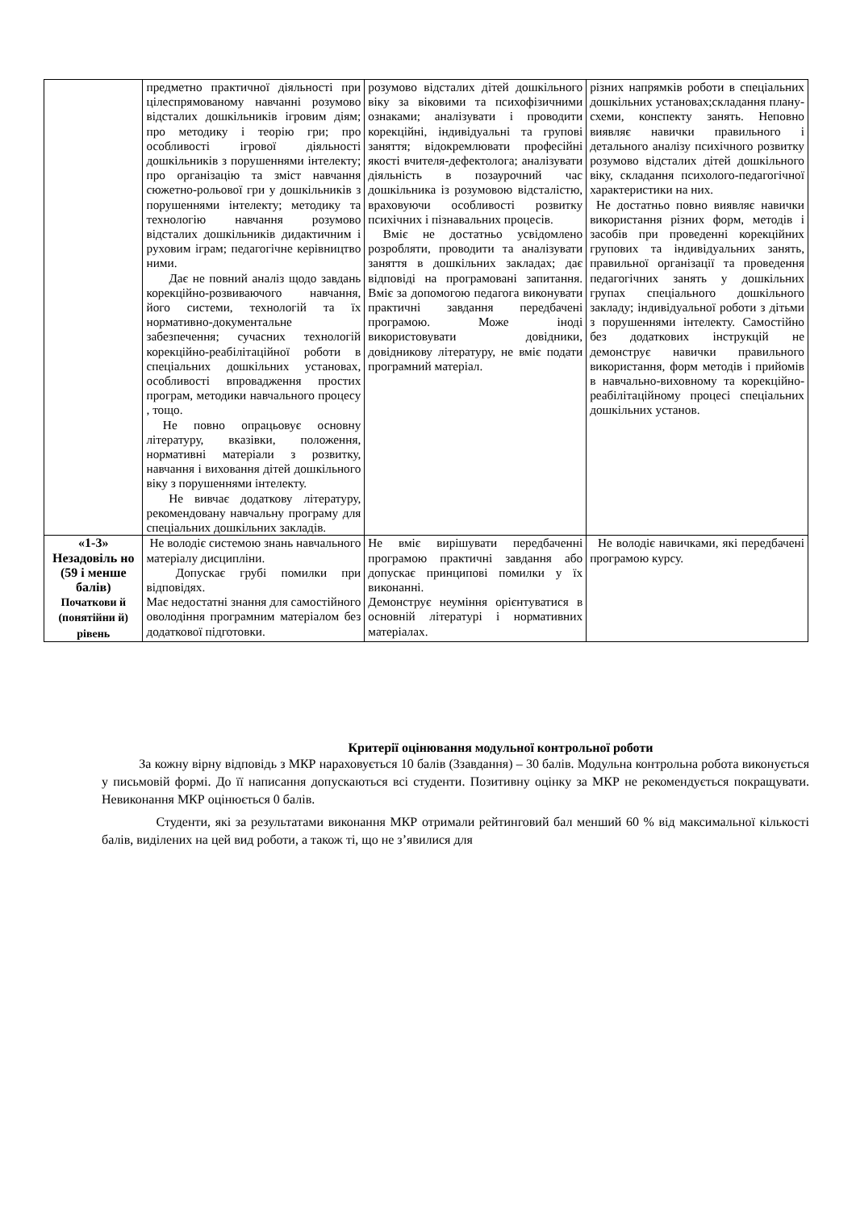| | предметно практичної діяльності при цілеспрямованому навчанні розумово відсталих дошкільників ігровим діям; про методику і теорію гри; про особливості ігрової діяльності дошкільників з порушеннями інтелекту; про організацію та зміст навчання сюжетно-рольової гри у дошкільників з порушеннями інтелекту; методику та технологію навчання розумово відсталих дошкільників дидактичним і руховим іграм; педагогічне керівництво ними. Дає не повний аналіз щодо завдань корекційно-розвиваючого навчання, його системи, технологій та їх нормативно-документальне забезпечення; сучасних технологій корекційно-реабілітаційної роботи в спеціальних дошкільних установах, особливості впровадження простих програм, методики навчального процесу , тощо. Не повно опрацьовує основну літературу, вказівки, положення, нормативні матеріали з розвитку, навчання і виховання дітей дошкільного віку з порушеннями інтелекту. Не вивчає додаткову літературу, рекомендовану навчальну програму для спеціальних дошкільних закладів. | розумово відсталих дітей дошкільного віку за віковими та психофізичними ознаками; аналізувати і проводити корекційні, індивідуальні та групові заняття; відокремлювати професійні якості вчителя-дефектолога; аналізувати діяльність в позаурочний час дошкільника із розумовою відсталістю, враховуючи особливості розвитку психічних і пізнавальних процесів. Вміє не достатньо усвідомлено розробляти, проводити та аналізувати заняття в дошкільних закладах; дає відповіді на програмовані запитання. Вміє за допомогою педагога виконувати практичні завдання передбачені програмою. Може іноді використовувати довідники, довідникову літературу, не вміє подати програмний матеріал. | різних напрямків роботи в спеціальних дошкільних установах;складання плану-схеми, конспекту занять. Неповно виявляє навички правильного і детального аналізу психічного розвитку розумово відсталих дітей дошкільного віку, складання психолого-педагогічної характеристики на них. Не достатньо повно виявляє навички використання різних форм, методів і засобів при проведенні корекційних групових та індивідуальних занять, правильної організації та проведення педагогічних занять у дошкільних групах спеціального дошкільного закладу; індивідуальної роботи з дітьми з порушеннями інтелекту. Самостійно без додаткових інструкцій не демонструє навички правильного використання, форм методів і прийомів в навчально-виховному та корекційно-реабілітаційному процесі спеціальних дошкільних установ. |
| «1-3» Незадовіль но (59 і менше балів) Початкови й (понятійни й) рівень | Не володіє системою знань навчального матеріалу дисципліни. Допускає грубі помилки при відповідях. Має недостатні знання для самостійного оволодіння програмним матеріалом без додаткової підготовки. | Не вміє вирішувати передбаченні програмою практичні завдання або допускає принципові помилки у їх виконанні. Демонструє неуміння орієнтуватися в основній літературі і нормативних матеріалах. | Не володіє навичками, які передбачені програмою курсу. |
Критерії оцінювання модульної контрольної роботи
За кожну вірну відповідь з МКР нараховується 10 балів (3завдання) – 30 балів. Модульна контрольна робота виконується у письмовій формі. До її написання допускаються всі студенти. Позитивну оцінку за МКР не рекомендується покращувати. Невиконання МКР оцінюється 0 балів.
Студенти, які за результатами виконання МКР отримали рейтинговий бал менший 60 % від максимальної кількості балів, виділених на цей вид роботи, а також ті, що не з’явилися для